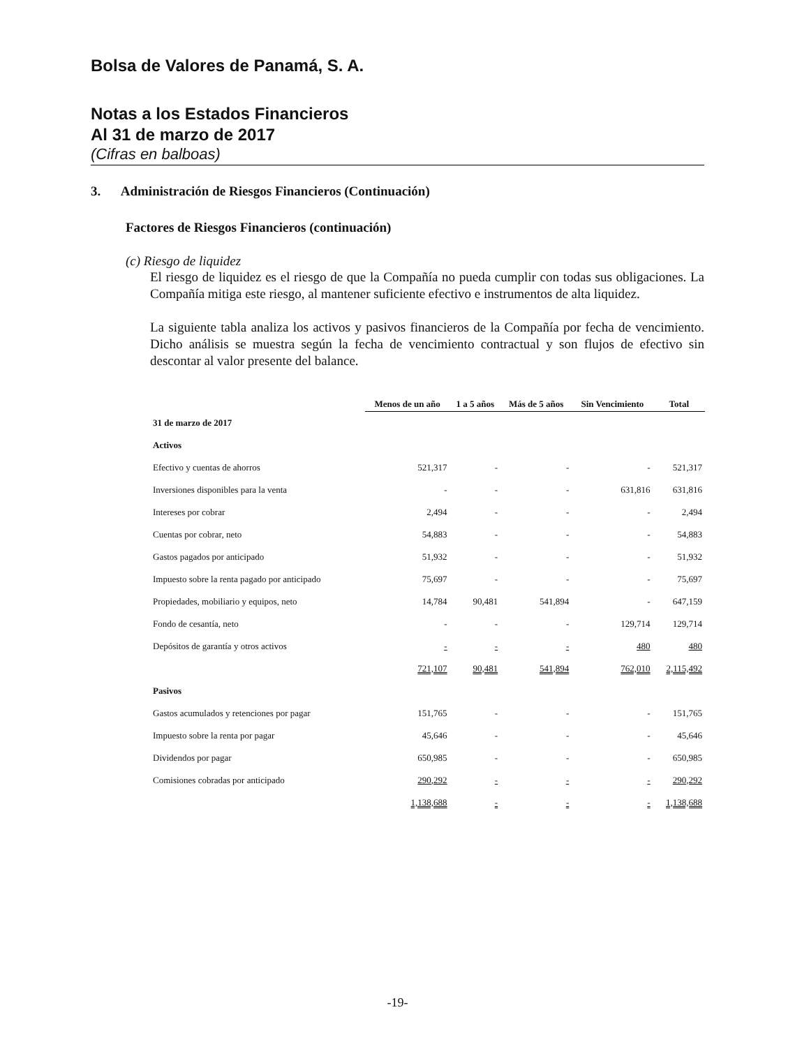Bolsa de Valores de Panamá, S. A.
Notas a los Estados Financieros
Al 31 de marzo de 2017
(Cifras en balboas)
3. Administración de Riesgos Financieros (Continuación)
Factores de Riesgos Financieros (continuación)
(c) Riesgo de liquidez
El riesgo de liquidez es el riesgo de que la Compañía no pueda cumplir con todas sus obligaciones. La Compañía mitiga este riesgo, al mantener suficiente efectivo e instrumentos de alta liquidez.
La siguiente tabla analiza los activos y pasivos financieros de la Compañía por fecha de vencimiento. Dicho análisis se muestra según la fecha de vencimiento contractual y son flujos de efectivo sin descontar al valor presente del balance.
| | Menos de un año | 1 a 5 años | Más de 5 años | Sin Vencimiento | Total |
| --- | --- | --- | --- | --- | --- |
| 31 de marzo de 2017 | | | | | |
| Activos | | | | | |
| Efectivo y cuentas de ahorros | 521,317 | - | - | - | 521,317 |
| Inversiones disponibles para la venta | - | - | - | 631,816 | 631,816 |
| Intereses por cobrar | 2,494 | - | - | - | 2,494 |
| Cuentas por cobrar, neto | 54,883 | - | - | - | 54,883 |
| Gastos pagados por anticipado | 51,932 | - | - | - | 51,932 |
| Impuesto sobre la renta pagado por anticipado | 75,697 | - | - | - | 75,697 |
| Propiedades, mobiliario y equipos, neto | 14,784 | 90,481 | 541,894 | - | 647,159 |
| Fondo de cesantía, neto | - | - | - | 129,714 | 129,714 |
| Depósitos de garantía y otros activos | - | - | - | 480 | 480 |
| | 721,107 | 90,481 | 541,894 | 762,010 | 2,115,492 |
| Pasivos | | | | | |
| Gastos acumulados y retenciones por pagar | 151,765 | - | - | - | 151,765 |
| Impuesto sobre la renta por pagar | 45,646 | - | - | - | 45,646 |
| Dividendos por pagar | 650,985 | - | - | - | 650,985 |
| Comisiones cobradas por anticipado | 290,292 | - | - | - | 290,292 |
| | 1,138,688 | - | - | - | 1,138,688 |
-19-